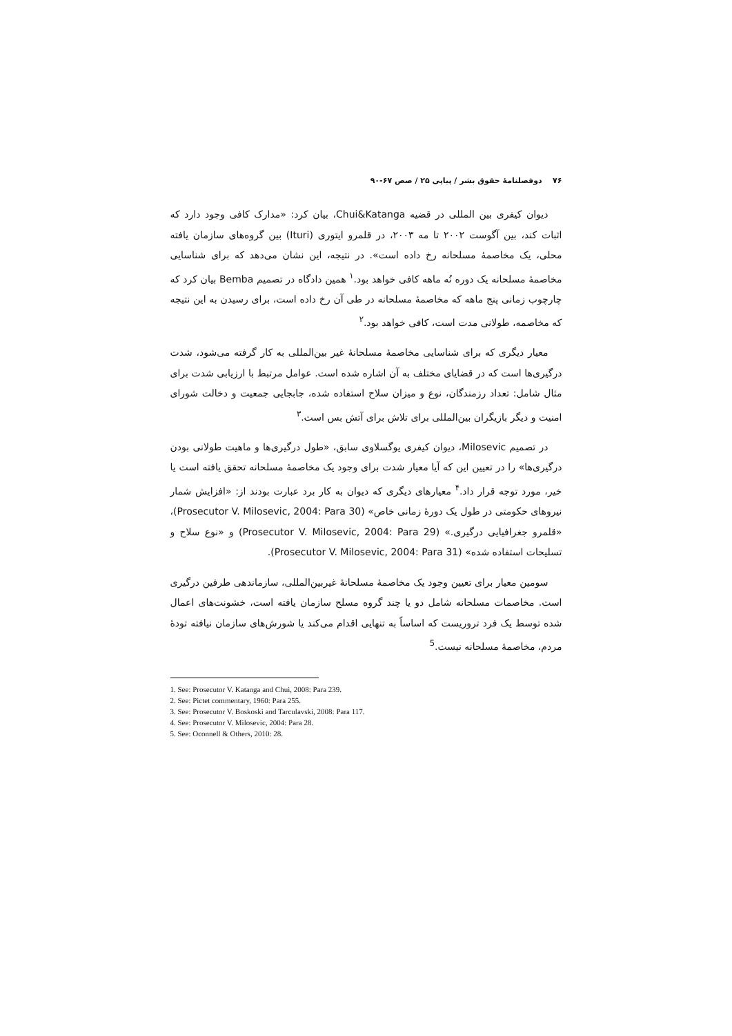۷۶ دوفصلنامهٔ حقوق بشر / پیاپی ۲۵ / صص ۶۷-۹۰
دیوان کیفری بین المللی در قضیه Chui&Katanga، بیان کرد: «مدارک کافی وجود دارد که اثبات کند، بین آگوست ۲۰۰۲ تا مه ۲۰۰۳، در قلمرو ایتوری (Ituri) بین گروه‌های سازمان یافته محلی، یک مخاصمهٔ مسلحانه رخ داده است». در نتیجه، این نشان می‌دهد که برای شناسایی مخاصمهٔ مسلحانه یک دوره نُه ماهه کافی خواهد بود.<sup>۱</sup> همین دادگاه در تصمیم Bemba بیان کرد که چارچوب زمانی پنج ماهه که مخاصمهٔ مسلحانه در طی آن رخ داده است، برای رسیدن به این نتیجه که مخاصمه، طولانی مدت است، کافی خواهد بود.<sup>۲</sup>
معیار دیگری که برای شناسایی مخاصمهٔ مسلحانهٔ غیر بین‌المللی به کار گرفته می‌شود، شدت درگیری‌ها است که در قضایای مختلف به آن اشاره شده است. عوامل مرتبط با ارزیابی شدت برای مثال شامل: تعداد رزمندگان، نوع و میزان سلاح استفاده شده، جابجایی جمعیت و دخالت شورای امنیت و دیگر بازیگران بین‌المللی برای تلاش برای آتش بس است.<sup>۳</sup>
در تصمیم Milosevic، دیوان کیفری یوگسلاوی سابق، «طول درگیری‌ها و ماهیت طولانی بودن درگیری‌ها» را در تعیین این که آیا معیار شدت برای وجود یک مخاصمهٔ مسلحانه تحقق یافته است یا خیر، مورد توجه قرار داد.<sup>۴</sup> معیارهای دیگری که دیوان به کار برد عبارت بودند از: «افزایش شمار نیروهای حکومتی در طول یک دورهٔ زمانی خاص» (Prosecutor V. Milosevic, 2004: Para 30)، «قلمرو جغرافیایی درگیری.» (Prosecutor V. Milosevic, 2004: Para 29) و «نوع سلاح و تسلیحات استفاده شده» (Prosecutor V. Milosevic, 2004: Para 31).
سومین معیار برای تعیین وجود یک مخاصمهٔ مسلحانهٔ غیربین‌المللی، سازماندهی طرفین درگیری است. مخاصمات مسلحانه شامل دو یا چند گروه مسلح سازمان یافته است، خشونت‌های اعمال شده توسط یک فرد تروریست که اساساً به تنهایی اقدام می‌کند یا شورش‌های سازمان نیافته تودهٔ مردم، مخاصمهٔ مسلحانه نیست.<sup>5</sup>
1. See: Prosecutor V. Katanga and Chui, 2008: Para 239.
2. See: Pictet commentary, 1960: Para 255.
3. See: Prosecutor V. Boskoski and Tarculavski, 2008: Para 117.
4. See: Prosecutor V. Milosevic, 2004: Para 28.
5. See: Oconnell & Others, 2010: 28.